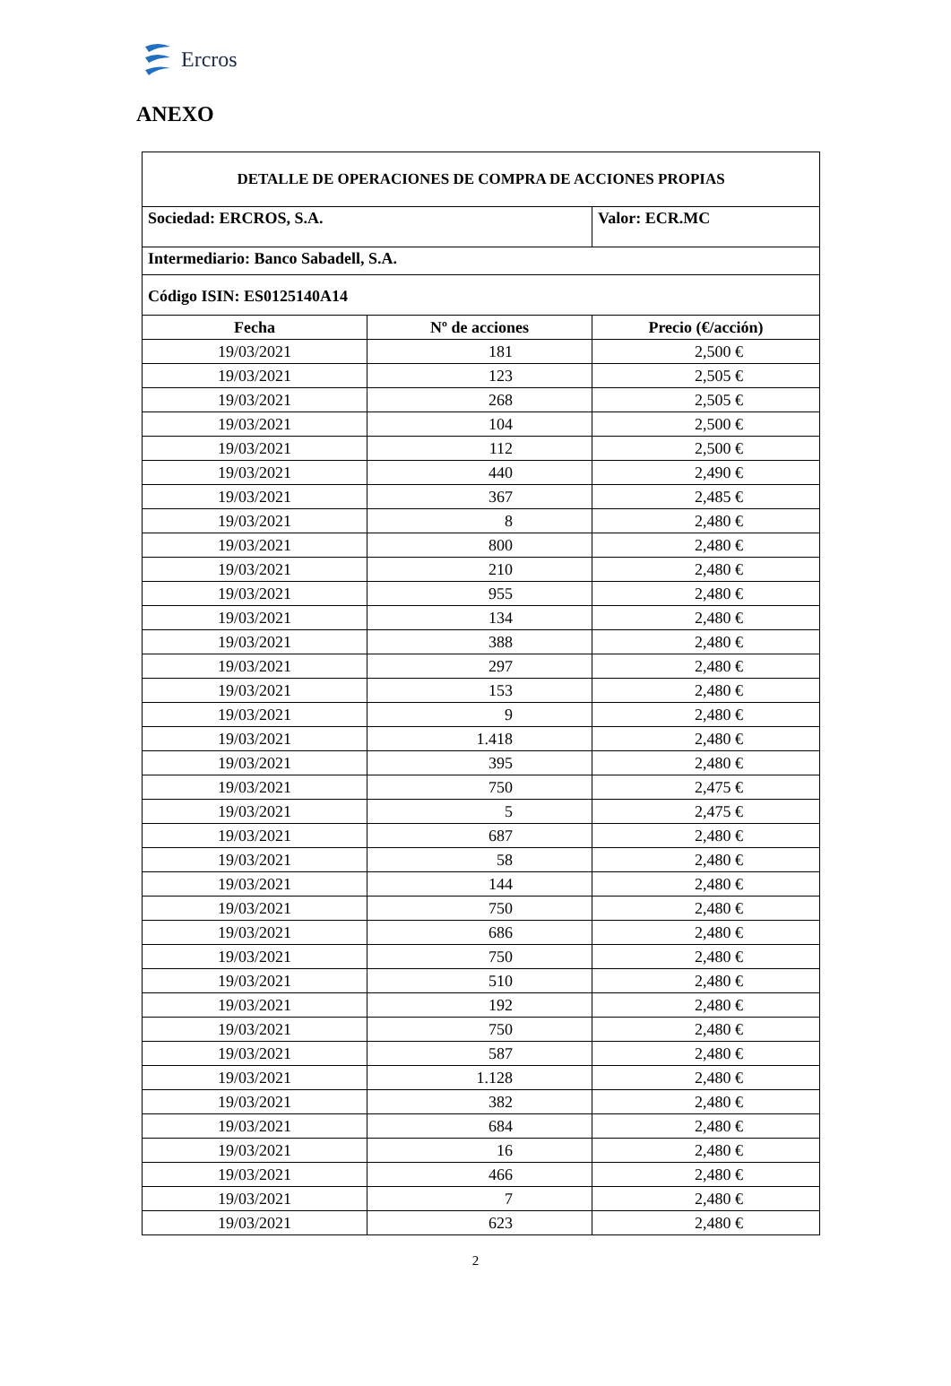Ercros
ANEXO
| DETALLE DE OPERACIONES DE COMPRA DE ACCIONES PROPIAS | | |
| Sociedad: ERCROS, S.A. | | Valor: ECR.MC |
| Intermediario: Banco Sabadell, S.A. | | |
| Código ISIN: ES0125140A14 | | |
| Fecha | Nº de acciones | Precio (€/acción) |
| 19/03/2021 | 181 | 2,500 € |
| 19/03/2021 | 123 | 2,505 € |
| 19/03/2021 | 268 | 2,505 € |
| 19/03/2021 | 104 | 2,500 € |
| 19/03/2021 | 112 | 2,500 € |
| 19/03/2021 | 440 | 2,490 € |
| 19/03/2021 | 367 | 2,485 € |
| 19/03/2021 | 8 | 2,480 € |
| 19/03/2021 | 800 | 2,480 € |
| 19/03/2021 | 210 | 2,480 € |
| 19/03/2021 | 955 | 2,480 € |
| 19/03/2021 | 134 | 2,480 € |
| 19/03/2021 | 388 | 2,480 € |
| 19/03/2021 | 297 | 2,480 € |
| 19/03/2021 | 153 | 2,480 € |
| 19/03/2021 | 9 | 2,480 € |
| 19/03/2021 | 1.418 | 2,480 € |
| 19/03/2021 | 395 | 2,480 € |
| 19/03/2021 | 750 | 2,475 € |
| 19/03/2021 | 5 | 2,475 € |
| 19/03/2021 | 687 | 2,480 € |
| 19/03/2021 | 58 | 2,480 € |
| 19/03/2021 | 144 | 2,480 € |
| 19/03/2021 | 750 | 2,480 € |
| 19/03/2021 | 686 | 2,480 € |
| 19/03/2021 | 750 | 2,480 € |
| 19/03/2021 | 510 | 2,480 € |
| 19/03/2021 | 192 | 2,480 € |
| 19/03/2021 | 750 | 2,480 € |
| 19/03/2021 | 587 | 2,480 € |
| 19/03/2021 | 1.128 | 2,480 € |
| 19/03/2021 | 382 | 2,480 € |
| 19/03/2021 | 684 | 2,480 € |
| 19/03/2021 | 16 | 2,480 € |
| 19/03/2021 | 466 | 2,480 € |
| 19/03/2021 | 7 | 2,480 € |
| 19/03/2021 | 623 | 2,480 € |
2